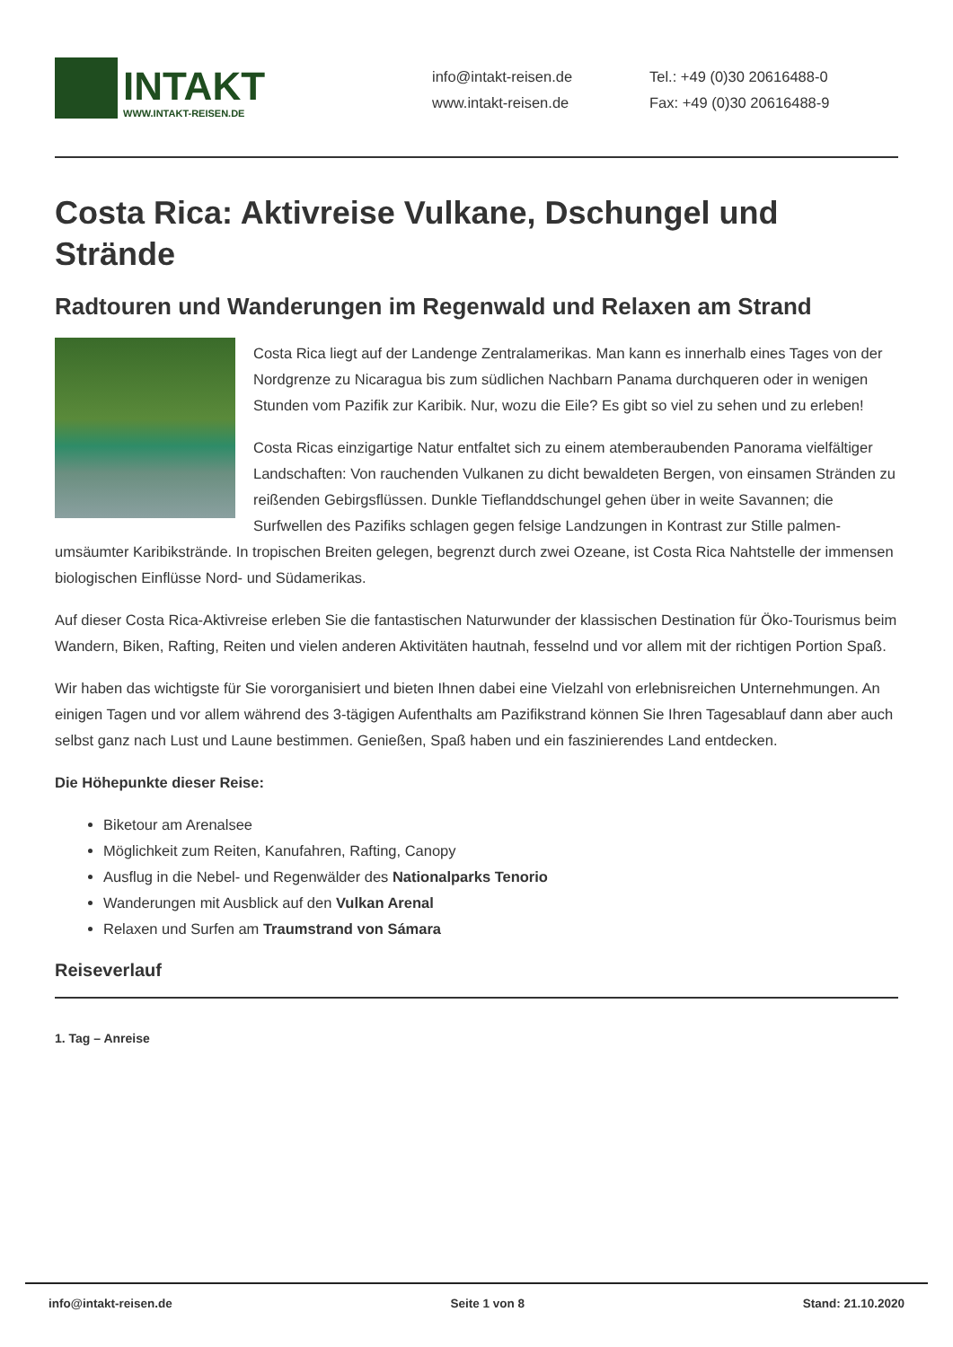INTAKT
WWW.INTAKT-REISEN.DE
info@intakt-reisen.de
www.intakt-reisen.de
Tel.: +49 (0)30 20616488-0
Fax: +49 (0)30 20616488-9
Costa Rica: Aktivreise Vulkane, Dschungel und Strände
Radtouren und Wanderungen im Regenwald und Relaxen am Strand
Costa Rica liegt auf der Landenge Zentralamerikas. Man kann es innerhalb eines Tages von der Nordgrenze zu Nicaragua bis zum südlichen Nachbarn Panama durchqueren oder in wenigen Stunden vom Pazifik zur Karibik. Nur, wozu die Eile? Es gibt so viel zu sehen und zu erleben!
Costa Ricas einzigartige Natur entfaltet sich zu einem atemberaubenden Panorama vielfältiger Landschaften: Von rauchenden Vulkanen zu dicht bewaldeten Bergen, von einsamen Stränden zu reißenden Gebirgsflüssen. Dunkle Tieflanddschungel gehen über in weite Savannen; die Surfwellen des Pazifiks schlagen gegen felsige Landzungen in Kontrast zur Stille palmen-umsäumter Karibikstrände. In tropischen Breiten gelegen, begrenzt durch zwei Ozeane, ist Costa Rica Nahtstelle der immensen biologischen Einflüsse Nord- und Südamerikas.
Auf dieser Costa Rica-Aktivreise erleben Sie die fantastischen Naturwunder der klassischen Destination für Öko-Tourismus beim Wandern, Biken, Rafting, Reiten und vielen anderen Aktivitäten hautnah, fesselnd und vor allem mit der richtigen Portion Spaß.
Wir haben das wichtigste für Sie vororganisiert und bieten Ihnen dabei eine Vielzahl von erlebnisreichen Unternehmungen. An einigen Tagen und vor allem während des 3-tägigen Aufenthalts am Pazifikstrand können Sie Ihren Tagesablauf dann aber auch selbst ganz nach Lust und Laune bestimmen. Genießen, Spaß haben und ein faszinierendes Land entdecken.
Die Höhepunkte dieser Reise:
Biketour am Arenalsee
Möglichkeit zum Reiten, Kanufahren, Rafting, Canopy
Ausflug in die Nebel- und Regenwälder des Nationalparks Tenorio
Wanderungen mit Ausblick auf den Vulkan Arenal
Relaxen und Surfen am Traumstrand von Sámara
Reiseverlauf
1. Tag – Anreise
info@intakt-reisen.de Seite 1 von 8 Stand: 21.10.2020